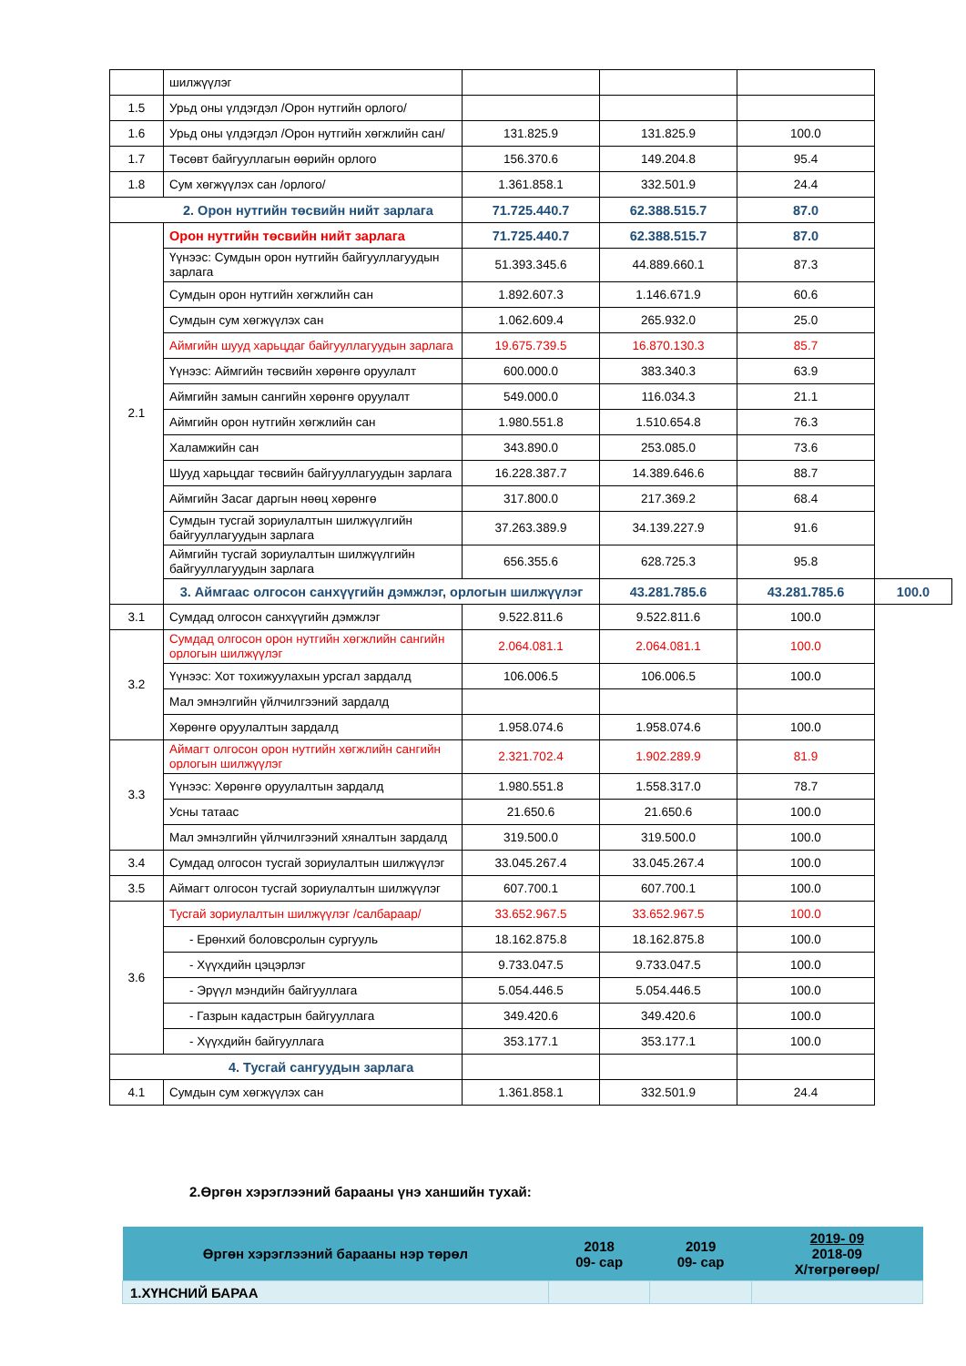| | шилжүүлэг | | | | |
| 1.5 | Урьд оны үлдэгдэл /Орон нутгийн орлого/ | | | | |
| 1.6 | Урьд оны үлдэгдэл /Орон нутгийн хөгжлийн сан/ | 131.825.9 | 131.825.9 | 100.0 | |
| 1.7 | Төсөвт байгууллагын өөрийн орлого | 156.370.6 | 149.204.8 | 95.4 | |
| 1.8 | Сум хөгжүүлэх сан /орлого/ | 1.361.858.1 | 332.501.9 | 24.4 | |
| 2. Орон нутгийн төсвийн нийт зарлага | | 71.725.440.7 | 62.388.515.7 | 87.0 | |
| 2.1 | Орон нутгийн төсвийн нийт зарлага | 71.725.440.7 | 62.388.515.7 | 87.0 | |
| | Үүнээс: Сумдын орон нутгийн байгууллагуудын зарлага | 51.393.345.6 | 44.889.660.1 | 87.3 | |
| | Сумдын орон нутгийн хөгжлийн сан | 1.892.607.3 | 1.146.671.9 | 60.6 | |
| | Сумдын сум хөгжүүлэх сан | 1.062.609.4 | 265.932.0 | 25.0 | |
| | Аймгийн шууд харьцдаг байгууллагуудын зарлага | 19.675.739.5 | 16.870.130.3 | 85.7 | |
| | Үүнээс: Аймгийн төсвийн хөрөнгө оруулалт | 600.000.0 | 383.340.3 | 63.9 | |
| | Аймгийн замын сангийн хөрөнгө оруулалт | 549.000.0 | 116.034.3 | 21.1 | |
| | Аймгийн орон нутгийн хөгжлийн сан | 1.980.551.8 | 1.510.654.8 | 76.3 | |
| | Халамжийн сан | 343.890.0 | 253.085.0 | 73.6 | |
| | Шууд харьцдаг төсвийн байгууллагуудын зарлага | 16.228.387.7 | 14.389.646.6 | 88.7 | |
| | Аймгийн Засаг даргын нөөц хөрөнгө | 317.800.0 | 217.369.2 | 68.4 | |
| | Сумдын тусгай зориулалтын шилжүүлгийн байгууллагуудын зарлага | 37.263.389.9 | 34.139.227.9 | 91.6 | |
| | Аймгийн тусгай зориулалтын шилжүүлгийн байгууллагуудын зарлага | 656.355.6 | 628.725.3 | 95.8 | |
| | 3. Аймгаас олгосон санхүүгийн дэмжлэг, орлогын шилжүүлэг | | 43.281.785.6 | 43.281.785.6 | 100.0 |
| 3.1 | Сумдад олгосон санхүүгийн дэмжлэг | 9.522.811.6 | 9.522.811.6 | 100.0 | |
| 3.2 | Сумдад олгосон орон нутгийн хөгжлийн сангийн орлогын шилжүүлэг | 2.064.081.1 | 2.064.081.1 | 100.0 | |
| | Үүнээс: Хот тохижуулахын урсгал зардалд | 106.006.5 | 106.006.5 | 100.0 | |
| | Мал эмнэлгийн үйлчилгээний зардалд | | | | |
| | Хөрөнгө оруулалтын зардалд | 1.958.074.6 | 1.958.074.6 | 100.0 | |
| 3.3 | Аймагт олгосон орон нутгийн хөгжлийн сангийн орлогын шилжүүлэг | 2.321.702.4 | 1.902.289.9 | 81.9 | |
| | Үүнээс: Хөрөнгө оруулалтын зардалд | 1.980.551.8 | 1.558.317.0 | 78.7 | |
| | Усны татаас | 21.650.6 | 21.650.6 | 100.0 | |
| | Мал эмнэлгийн үйлчилгээний хяналтын зардалд | 319.500.0 | 319.500.0 | 100.0 | |
| 3.4 | Сумдад олгосон тусгай зориулалтын шилжүүлэг | 33.045.267.4 | 33.045.267.4 | 100.0 | |
| 3.5 | Аймагт олгосон тусгай зориулалтын шилжүүлэг | 607.700.1 | 607.700.1 | 100.0 | |
| 3.6 | Тусгай зориулалтын шилжүүлэг /салбараар/ | 33.652.967.5 | 33.652.967.5 | 100.0 | |
| | - Ерөнхий боловсролын сургууль | 18.162.875.8 | 18.162.875.8 | 100.0 | |
| | - Хүүхдийн цэцэрлэг | 9.733.047.5 | 9.733.047.5 | 100.0 | |
| | - Эрүүл мэндийн байгууллага | 5.054.446.5 | 5.054.446.5 | 100.0 | |
| | - Газрын кадастрын байгууллага | 349.420.6 | 349.420.6 | 100.0 | |
| | - Хүүхдийн байгууллага | 353.177.1 | 353.177.1 | 100.0 | |
| 4. Тусгай сангуудын зарлага | | | | | |
| 4.1 | Сумдын сум хөгжүүлэх сан | 1.361.858.1 | 332.501.9 | 24.4 | |
2.Өргөн хэрэглээний барааны үнэ ханшийн тухай:
| Өргөн хэрэглээний барааны нэр төрөл | 2018 09- сар | 2019 09- сар | 2019- 09 2018-09 Х/төгрөгөөр/ |
| --- | --- | --- | --- |
| 1.ХҮНСНИЙ БАРАА | | | |